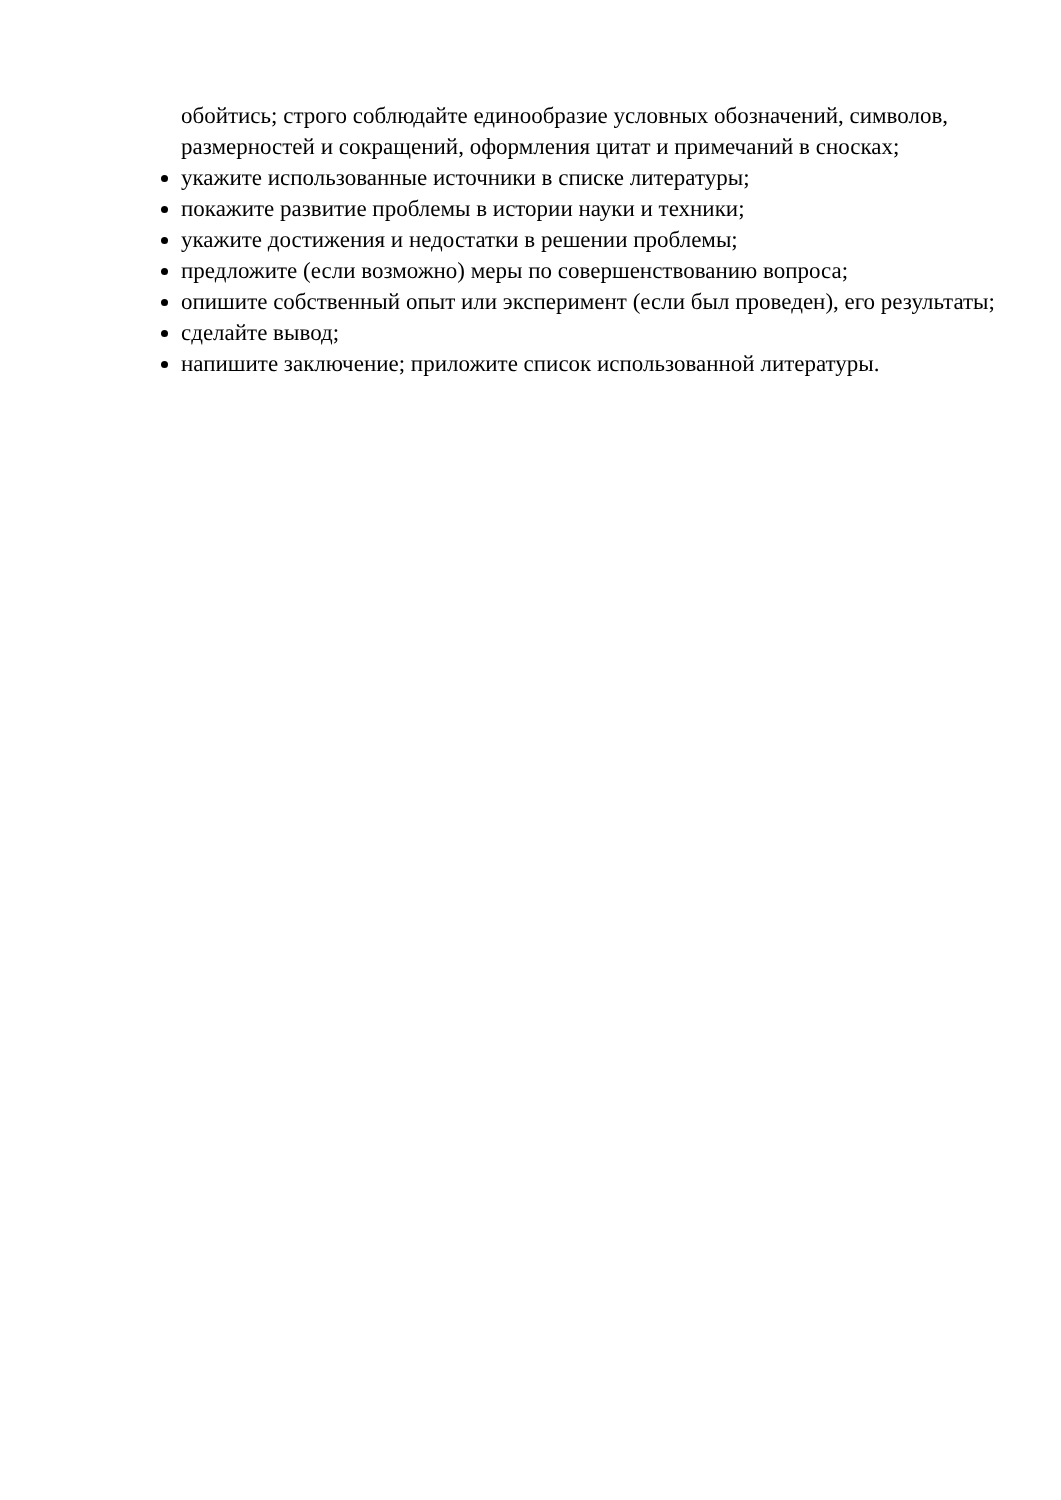обойтись; строго соблюдайте единообразие условных обозначений, символов, размерностей и сокращений, оформления цитат и примечаний в сносках;
укажите использованные источники в списке литературы;
покажите развитие проблемы в истории науки и техники;
укажите достижения и недостатки в решении проблемы;
предложите (если возможно) меры по совершенствованию вопроса;
опишите собственный опыт или эксперимент (если был проведен), его результаты;
сделайте вывод;
напишите заключение; приложите список использованной литературы.